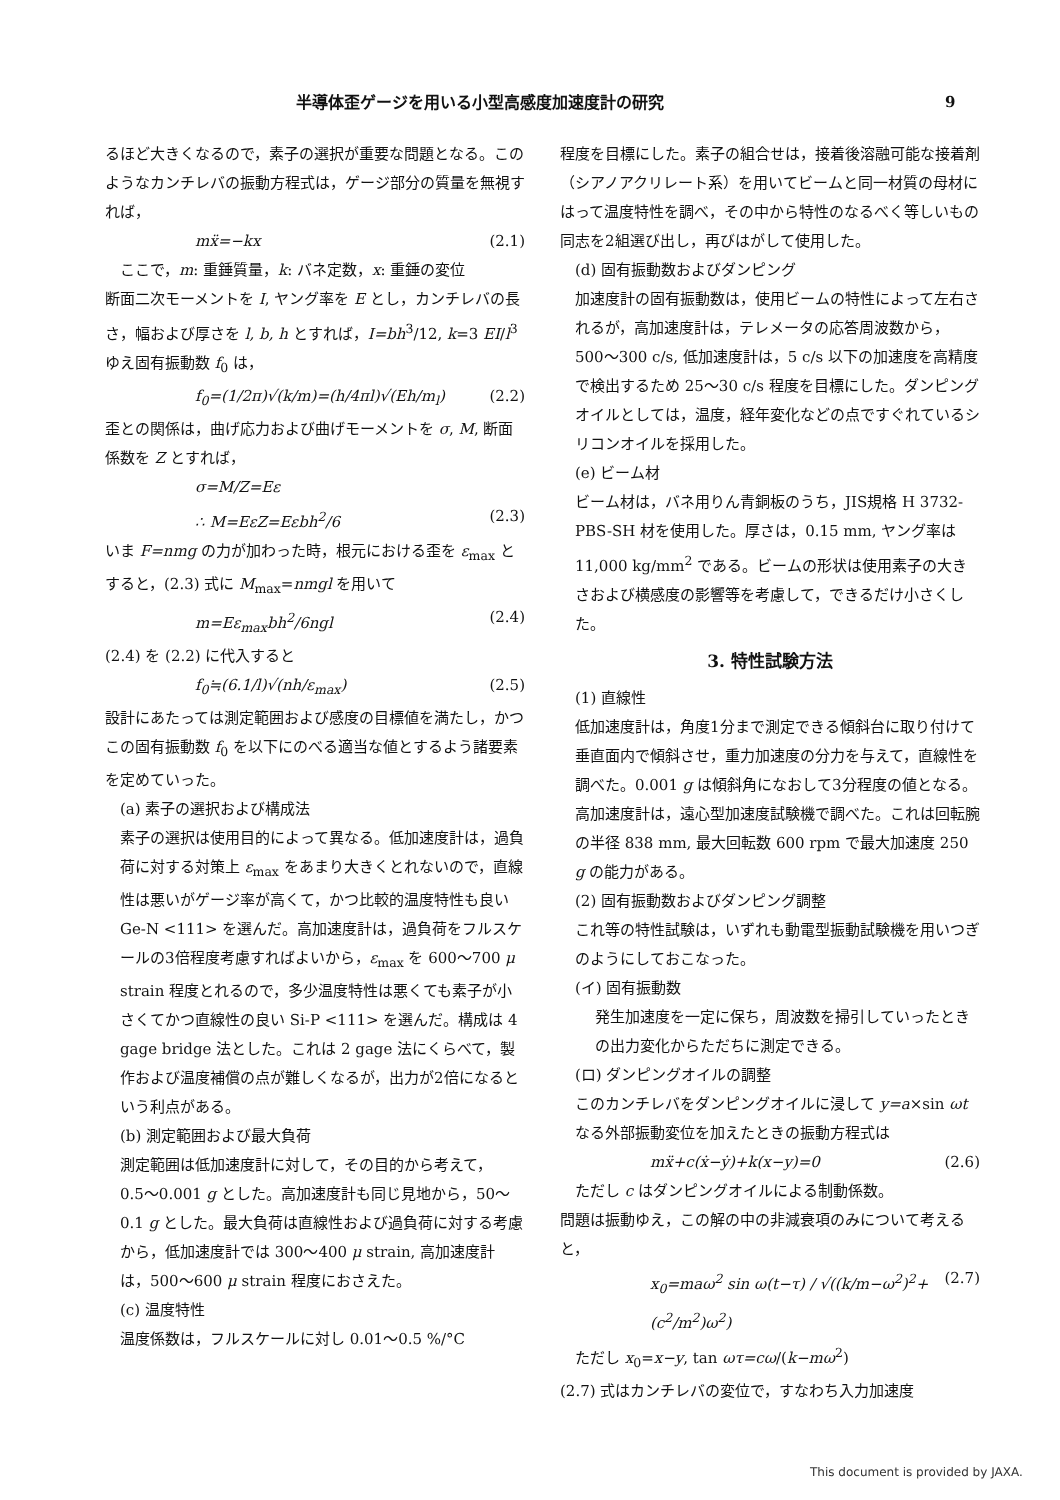半導体歪ゲージを用いる小型高感度加速度計の研究 9
るほど大きくなるので，素子の選択が重要な問題となる。このようなカンチレバの振動方程式は，ゲージ部分の質量を無視すれば，
mẍ=−kx (2.1)
ここで，m: 重錘質量，k: バネ定数，x: 重錘の変位
断面二次モーメントを I, ヤング率を E とし，カンチレバの長さ，幅および厚さを l, b, h とすれば，I=bh<sup>3</sup>/12, k=3 EI/l<sup>3</sup> ゆえ固有振動数 f<sub>0</sub> は，
f<sub>0</sub>=(1/2π)√(k/m)=(h/4πl)√(Eh/m<sub>l</sub>) (2.2)
歪との関係は，曲げ応力および曲げモーメントを σ, M, 断面係数を Z とすれば，
σ=M/Z=Eε
∴ M=EεZ=Eεbh<sup>2</sup>/6 (2.3)
いま F=nmg の力が加わった時，根元における歪を ε<sub>max</sub> とすると，(2.3) 式に M<sub>max</sub>=nmgl を用いて
m=Eε<sub>max</sub>bh<sup>2</sup>/6ngl (2.4)
(2.4) を (2.2) に代入すると
f<sub>0</sub>≒(6.1/l)√(nh/ε<sub>max</sub>) (2.5)
設計にあたっては測定範囲および感度の目標値を満たし，かつこの固有振動数 f<sub>0</sub> を以下にのべる適当な値とするよう諸要素を定めていった。
(a) 素子の選択および構成法
素子の選択は使用目的によって異なる。低加速度計は，過負荷に対する対策上 ε<sub>max</sub> をあまり大きくとれないので，直線性は悪いがゲージ率が高くて，かつ比較的温度特性も良い Ge-N <111> を選んだ。高加速度計は，過負荷をフルスケールの3倍程度考慮すればよいから，ε<sub>max</sub> を 600〜700 μ strain 程度とれるので，多少温度特性は悪くても素子が小さくてかつ直線性の良い Si-P <111> を選んだ。構成は 4 gage bridge 法とした。これは 2 gage 法にくらべて，製作および温度補償の点が難しくなるが，出力が2倍になるという利点がある。
(b) 測定範囲および最大負荷
測定範囲は低加速度計に対して，その目的から考えて，0.5〜0.001 g とした。高加速度計も同じ見地から，50〜0.1 g とした。最大負荷は直線性および過負荷に対する考慮から，低加速度計では 300〜400 μ strain, 高加速度計は，500〜600 μ strain 程度におさえた。
(c) 温度特性
温度係数は，フルスケールに対し 0.01〜0.5 %/°C
程度を目標にした。素子の組合せは，接着後溶融可能な接着剤（シアノアクリレート系）を用いてビームと同一材質の母材にはって温度特性を調べ，その中から特性のなるべく等しいもの同志を2組選び出し，再びはがして使用した。
(d) 固有振動数およびダンピング
加速度計の固有振動数は，使用ビームの特性によって左右されるが，高加速度計は，テレメータの応答周波数から，500〜300 c/s, 低加速度計は，5 c/s 以下の加速度を高精度で検出するため 25〜30 c/s 程度を目標にした。ダンピングオイルとしては，温度，経年変化などの点ですぐれているシリコンオイルを採用した。
(e) ビーム材
ビーム材は，バネ用りん青銅板のうち，JIS規格 H 3732-PBS-SH 材を使用した。厚さは，0.15 mm, ヤング率は 11,000 kg/mm<sup>2</sup> である。ビームの形状は使用素子の大きさおよび横感度の影響等を考慮して，できるだけ小さくした。
3. 特性試験方法
(1) 直線性
低加速度計は，角度1分まで測定できる傾斜台に取り付けて垂直面内で傾斜させ，重力加速度の分力を与えて，直線性を調べた。0.001 g は傾斜角になおして3分程度の値となる。高加速度計は，遠心型加速度試験機で調べた。これは回転腕の半径 838 mm, 最大回転数 600 rpm で最大加速度 250 g の能力がある。
(2) 固有振動数およびダンピング調整
これ等の特性試験は，いずれも動電型振動試験機を用いつぎのようにしておこなった。
(イ) 固有振動数
発生加速度を一定に保ち，周波数を掃引していったときの出力変化からただちに測定できる。
(ロ) ダンピングオイルの調整
このカンチレバをダンピングオイルに浸して y=a×sin ωt なる外部振動変位を加えたときの振動方程式は
mẍ+c(ẋ−ẏ)+k(x−y)=0 (2.6)
ただし c はダンピングオイルによる制動係数。
問題は振動ゆえ，この解の中の非減衰項のみについて考えると，
x<sub>0</sub>=maω<sup>2</sup> sin ω(t−τ) / √((k/m−ω<sup>2</sup>)<sup>2</sup>+(c<sup>2</sup>/m<sup>2</sup>)ω<sup>2</sup>) (2.7)
ただし x<sub>0</sub>=x−y, tan ωτ=cω/(k−mω<sup>2</sup>)
(2.7) 式はカンチレバの変位で，すなわち入力加速度
This document is provided by JAXA.